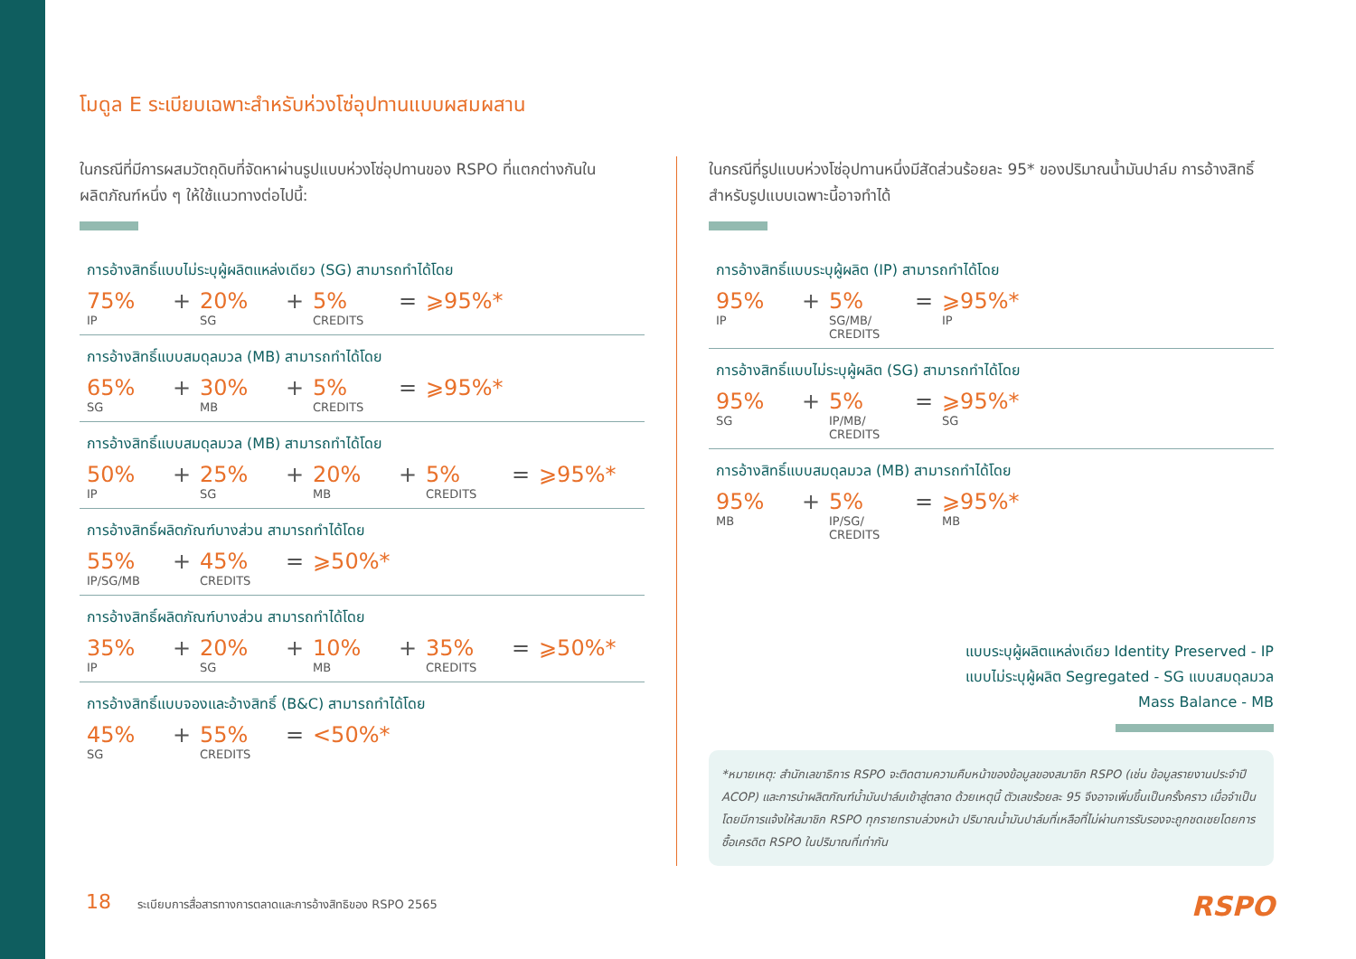โมดูล E ระเบียบเฉพาะสำหรับห่วงโซ่อุปทานแบบผสมผสาน
ในกรณีที่มีการผสมวัตถุดิบที่จัดหาผ่านรูปแบบห่วงโซ่อุปทานของ RSPO ที่แตกต่างกันในผลิตภัณฑ์หนึ่ง ๆ ให้ใช้แนวทางต่อไปนี้:
การอ้างสิทธิ์แบบไม่ระบุผู้ผลิตแหล่งเดียว (SG) สามารถทำได้โดย
75%
IP
+ 20%
SG
+ 5%
CREDITS
= ⩾95%*
การอ้างสิทธิ์แบบสมดุลมวล (MB) สามารถทำได้โดย
65%
SG
+ 30%
MB
+ 5%
CREDITS
= ⩾95%*
การอ้างสิทธิ์แบบสมดุลมวล (MB) สามารถทำได้โดย
50%
IP
+ 25%
SG
+ 20%
MB
+ 5%
CREDITS
= ⩾95%*
การอ้างสิทธิ์ผลิตภัณฑ์บางส่วน สามารถทำได้โดย
55%
IP/SG/MB
+ 45%
CREDITS
= ⩾50%*
การอ้างสิทธิ์ผลิตภัณฑ์บางส่วน สามารถทำได้โดย
35%
IP
+ 20%
SG
+ 10%
MB
+ 35%
CREDITS
= ⩾50%*
การอ้างสิทธิ์แบบจองและอ้างสิทธิ์ (B&C) สามารถทำได้โดย
45%
SG
+ 55%
CREDITS
= <50%*
ในกรณีที่รูปแบบห่วงโซ่อุปทานหนึ่งมีสัดส่วนร้อยละ 95* ของปริมาณน้ำมันปาล์ม การอ้างสิทธิ์สำหรับรูปแบบเฉพาะนี้อาจทำได้
การอ้างสิทธิ์แบบระบุผู้ผลิต (IP) สามารถทำได้โดย
95%
IP
+ 5%
SG/MB/
CREDITS
= ⩾95%*
IP
การอ้างสิทธิ์แบบไม่ระบุผู้ผลิต (SG) สามารถทำได้โดย
95%
SG
+ 5%
IP/MB/
CREDITS
= ⩾95%*
SG
การอ้างสิทธิ์แบบสมดุลมวล (MB) สามารถทำได้โดย
95%
MB
+ 5%
IP/SG/
CREDITS
= ⩾95%*
MB
แบบระบุผู้ผลิตแหล่งเดียว Identity Preserved - IP
แบบไม่ระบุผู้ผลิต Segregated - SG แบบสมดุลมวล
Mass Balance - MB
*หมายเหตุ: สำนักเลขาธิการ RSPO จะติดตามความคืบหน้าของข้อมูลของสมาชิก RSPO (เช่น ข้อมูลรายงานประจำปี ACOP) และการนำผลิตภัณฑ์น้ำมันปาล์มเข้าสู่ตลาด ด้วยเหตุนี้ ตัวเลขร้อยละ 95 จึงอาจเพิ่มขึ้นเป็นครั้งคราว เมื่อจำเป็น โดยมีการแจ้งให้สมาชิก RSPO ทุกรายทราบล่วงหน้า ปริมาณน้ำมันปาล์มที่เหลือที่ไม่ผ่านการรับรองจะถูกชดเชยโดยการซื้อเครดิต RSPO ในปริมาณที่เท่ากัน
18 ระเบียบการสื่อสารทางการตลาดและการอ้างสิทธิของ RSPO 2565
RSPO